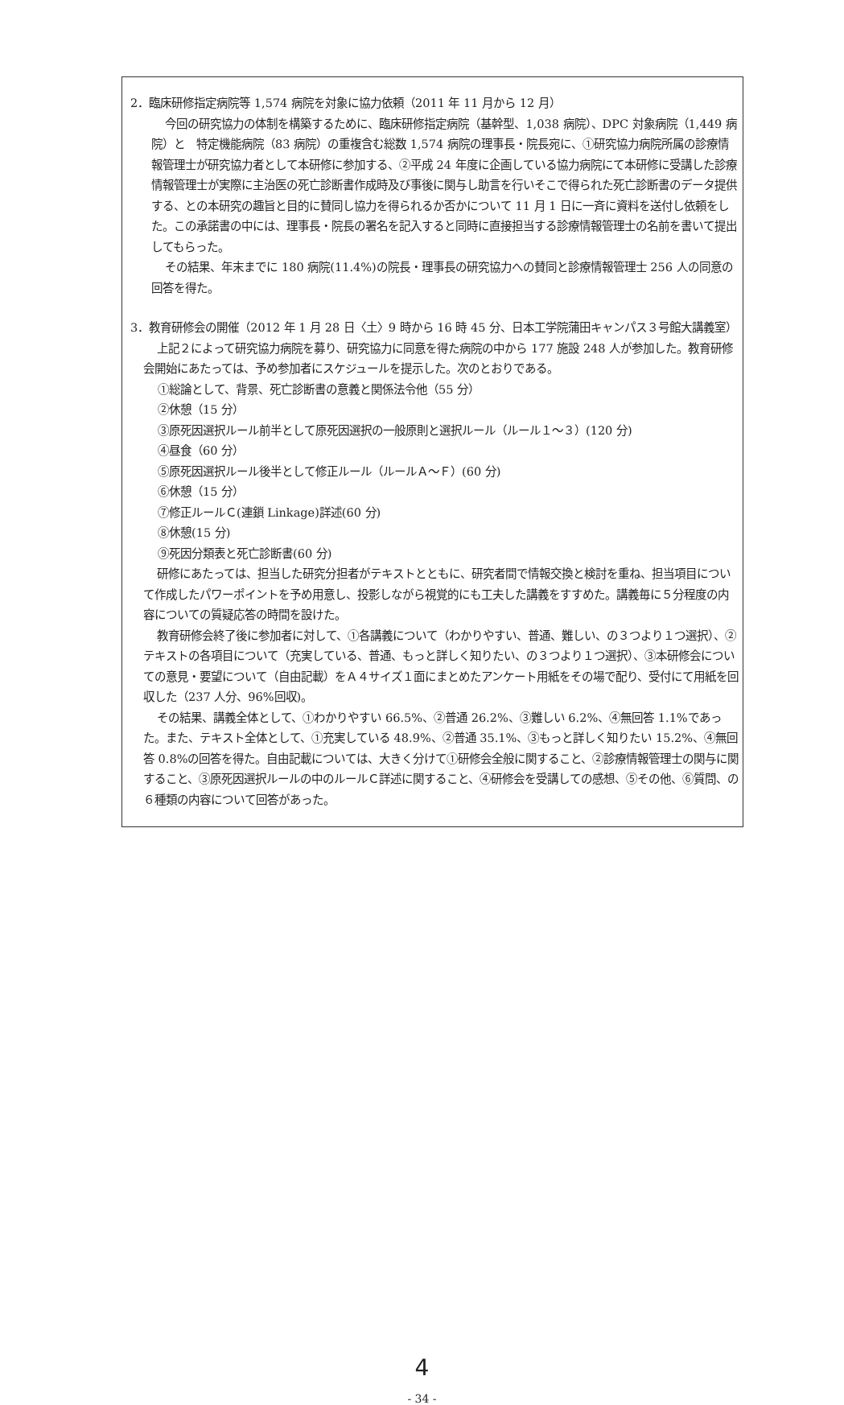2．臨床研修指定病院等 1,574 病院を対象に協力依頼（2011 年 11 月から 12 月）
今回の研究協力の体制を構築するために、臨床研修指定病院（基幹型、1,038 病院）、DPC 対象病院（1,449 病院）と　特定機能病院（83 病院）の重複含む総数 1,574 病院の理事長・院長宛に、①研究協力病院所属の診療情報管理士が研究協力者として本研修に参加する、②平成 24 年度に企画している協力病院にて本研修に受講した診療情報管理士が実際に主治医の死亡診断書作成時及び事後に関与し助言を行いそこで得られた死亡診断書のデータ提供する、との本研究の趣旨と目的に賛同し協力を得られるか否かについて 11 月 1 日に一斉に資料を送付し依頼をした。この承諾書の中には、理事長・院長の署名を記入すると同時に直接担当する診療情報管理士の名前を書いて提出してもらった。
その結果、年末までに 180 病院(11.4%)の院長・理事長の研究協力への賛同と診療情報管理士 256 人の同意の回答を得た。
3．教育研修会の開催（2012 年 1 月 28 日〈土〉9 時から 16 時 45 分、日本工学院蒲田キャンパス３号館大講義室）
上記２によって研究協力病院を募り、研究協力に同意を得た病院の中から 177 施設 248 人が参加した。教育研修会開始にあたっては、予め参加者にスケジュールを提示した。次のとおりである。
①総論として、背景、死亡診断書の意義と関係法令他（55 分）
②休憩（15 分）
③原死因選択ルール前半として原死因選択の一般原則と選択ルール（ルール１～３）(120 分)
④昼食（60 分）
⑤原死因選択ルール後半として修正ルール（ルールＡ～Ｆ）(60 分)
⑥休憩（15 分）
⑦修正ルールＣ(連鎖 Linkage)詳述(60 分)
⑧休憩(15 分)
⑨死因分類表と死亡診断書(60 分)
研修にあたっては、担当した研究分担者がテキストとともに、研究者間で情報交換と検討を重ね、担当項目について作成したパワーポイントを予め用意し、投影しながら視覚的にも工夫した講義をすすめた。講義毎に５分程度の内容についての質疑応答の時間を設けた。
教育研修会終了後に参加者に対して、①各講義について（わかりやすい、普通、難しい、の３つより１つ選択）、②テキストの各項目について（充実している、普通、もっと詳しく知りたい、の３つより１つ選択）、③本研修会についての意見・要望について（自由記載）をＡ４サイズ１面にまとめたアンケート用紙をその場で配り、受付にて用紙を回収した（237 人分、96%回収)。
その結果、講義全体として、①わかりやすい 66.5%、②普通 26.2%、③難しい 6.2%、④無回答 1.1%であった。また、テキスト全体として、①充実している 48.9%、②普通 35.1%、③もっと詳しく知りたい 15.2%、④無回答 0.8%の回答を得た。自由記載については、大きく分けて①研修会全般に関すること、②診療情報管理士の関与に関すること、③原死因選択ルールの中のルールＣ詳述に関すること、④研修会を受講しての感想、⑤その他、⑥質問、の６種類の内容について回答があった。
4
- 34 -